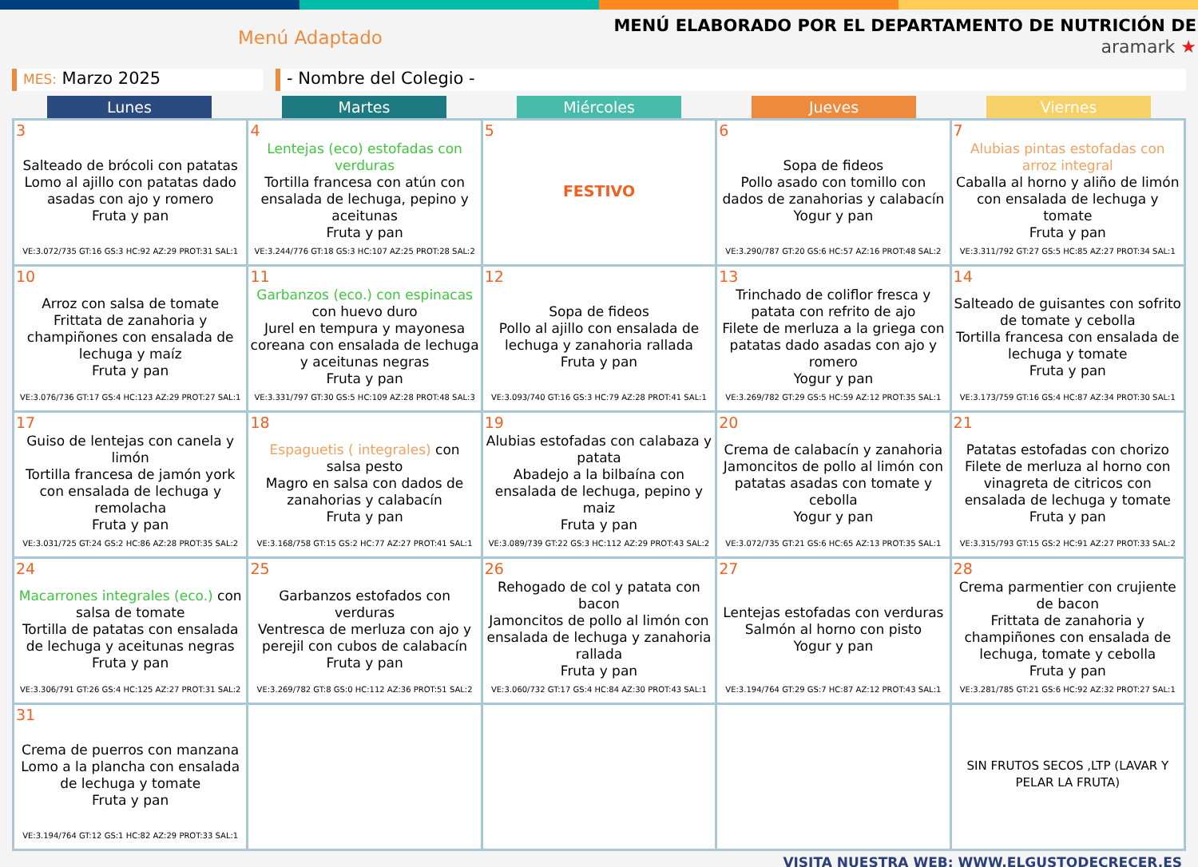Menú Adaptado
MENÚ ELABORADO POR EL DEPARTAMENTO DE NUTRICIÓN DE
aramark ★
MES: Marzo 2025 - Nombre del Colegio -
Lunes Martes Miércoles Jueves Viernes
| 3 Salteado de brócoli con patatas Lomo al ajillo con patatas dado asadas con ajo y romero Fruta y pan VE:3.072/735 GT:16 GS:3 HC:92 AZ:29 PROT:31 SAL:1 | 4 Lentejas (eco) estofadas con verduras Tortilla francesa con atún con ensalada de lechuga, pepino y aceitunas Fruta y pan VE:3.244/776 GT:18 GS:3 HC:107 AZ:25 PROT:28 SAL:2 | 5 FESTIVO | 6 Sopa de fideos Pollo asado con tomillo con dados de zanahorias y calabacín Yogur y pan VE:3.290/787 GT:20 GS:6 HC:57 AZ:16 PROT:48 SAL:2 | 7 Alubias pintas estofadas con arroz integral Caballa al horno y aliño de limón con ensalada de lechuga y tomate Fruta y pan VE:3.311/792 GT:27 GS:5 HC:85 AZ:27 PROT:34 SAL:1 |
| 10 Arroz con salsa de tomate Frittata de zanahoria y champiñones con ensalada de lechuga y maíz Fruta y pan VE:3.076/736 GT:17 GS:4 HC:123 AZ:29 PROT:27 SAL:1 | 11 Garbanzos (eco.) con espinacas con huevo duro Jurel en tempura y mayonesa coreana con ensalada de lechuga y aceitunas negras Fruta y pan VE:3.331/797 GT:30 GS:5 HC:109 AZ:28 PROT:48 SAL:3 | 12 Sopa de fideos Pollo al ajillo con ensalada de lechuga y zanahoria rallada Fruta y pan VE:3.093/740 GT:16 GS:3 HC:79 AZ:28 PROT:41 SAL:1 | 13 Trinchado de coliflor fresca y patata con refrito de ajo Filete de merluza a la griega con patatas dado asadas con ajo y romero Yogur y pan VE:3.269/782 GT:29 GS:5 HC:59 AZ:12 PROT:35 SAL:1 | 14 Salteado de guisantes con sofrito de tomate y cebolla Tortilla francesa con ensalada de lechuga y tomate Fruta y pan VE:3.173/759 GT:16 GS:4 HC:87 AZ:34 PROT:30 SAL:1 |
| 17 Guiso de lentejas con canela y limón Tortilla francesa de jamón york con ensalada de lechuga y remolacha Fruta y pan VE:3.031/725 GT:24 GS:2 HC:86 AZ:28 PROT:35 SAL:2 | 18 Espaguetis ( integrales) con salsa pesto Magro en salsa con dados de zanahorias y calabacín Fruta y pan VE:3.168/758 GT:15 GS:2 HC:77 AZ:27 PROT:41 SAL:1 | 19 Alubias estofadas con calabaza y patata Abadejo a la bilbaína con ensalada de lechuga, pepino y maiz Fruta y pan VE:3.089/739 GT:22 GS:3 HC:112 AZ:29 PROT:43 SAL:2 | 20 Crema de calabacín y zanahoria Jamoncitos de pollo al limón con patatas asadas con tomate y cebolla Yogur y pan VE:3.072/735 GT:21 GS:6 HC:65 AZ:13 PROT:35 SAL:1 | 21 Patatas estofadas con chorizo Filete de merluza al horno con vinagreta de citricos con ensalada de lechuga y tomate Fruta y pan VE:3.315/793 GT:15 GS:2 HC:91 AZ:27 PROT:33 SAL:2 |
| 24 Macarrones integrales (eco.) con salsa de tomate Tortilla de patatas con ensalada de lechuga y aceitunas negras Fruta y pan VE:3.306/791 GT:26 GS:4 HC:125 AZ:27 PROT:31 SAL:2 | 25 Garbanzos estofados con verduras Ventresca de merluza con ajo y perejil con cubos de calabacín Fruta y pan VE:3.269/782 GT:8 GS:0 HC:112 AZ:36 PROT:51 SAL:2 | 26 Rehogado de col y patata con bacon Jamoncitos de pollo al limón con ensalada de lechuga y zanahoria rallada Fruta y pan VE:3.060/732 GT:17 GS:4 HC:84 AZ:30 PROT:43 SAL:1 | 27 Lentejas estofadas con verduras Salmón al horno con pisto Yogur y pan VE:3.194/764 GT:29 GS:7 HC:87 AZ:12 PROT:43 SAL:1 | 28 Crema parmentier con crujiente de bacon Frittata de zanahoria y champiñones con ensalada de lechuga, tomate y cebolla Fruta y pan VE:3.281/785 GT:21 GS:6 HC:92 AZ:32 PROT:27 SAL:1 |
| 31 Crema de puerros con manzana Lomo a la plancha con ensalada de lechuga y tomate Fruta y pan VE:3.194/764 GT:12 GS:1 HC:82 AZ:29 PROT:33 SAL:1 | | | | SIN FRUTOS SECOS ,LTP (LAVAR Y PELAR LA FRUTA) |
VISITA NUESTRA WEB: WWW.ELGUSTODECRECER.ES